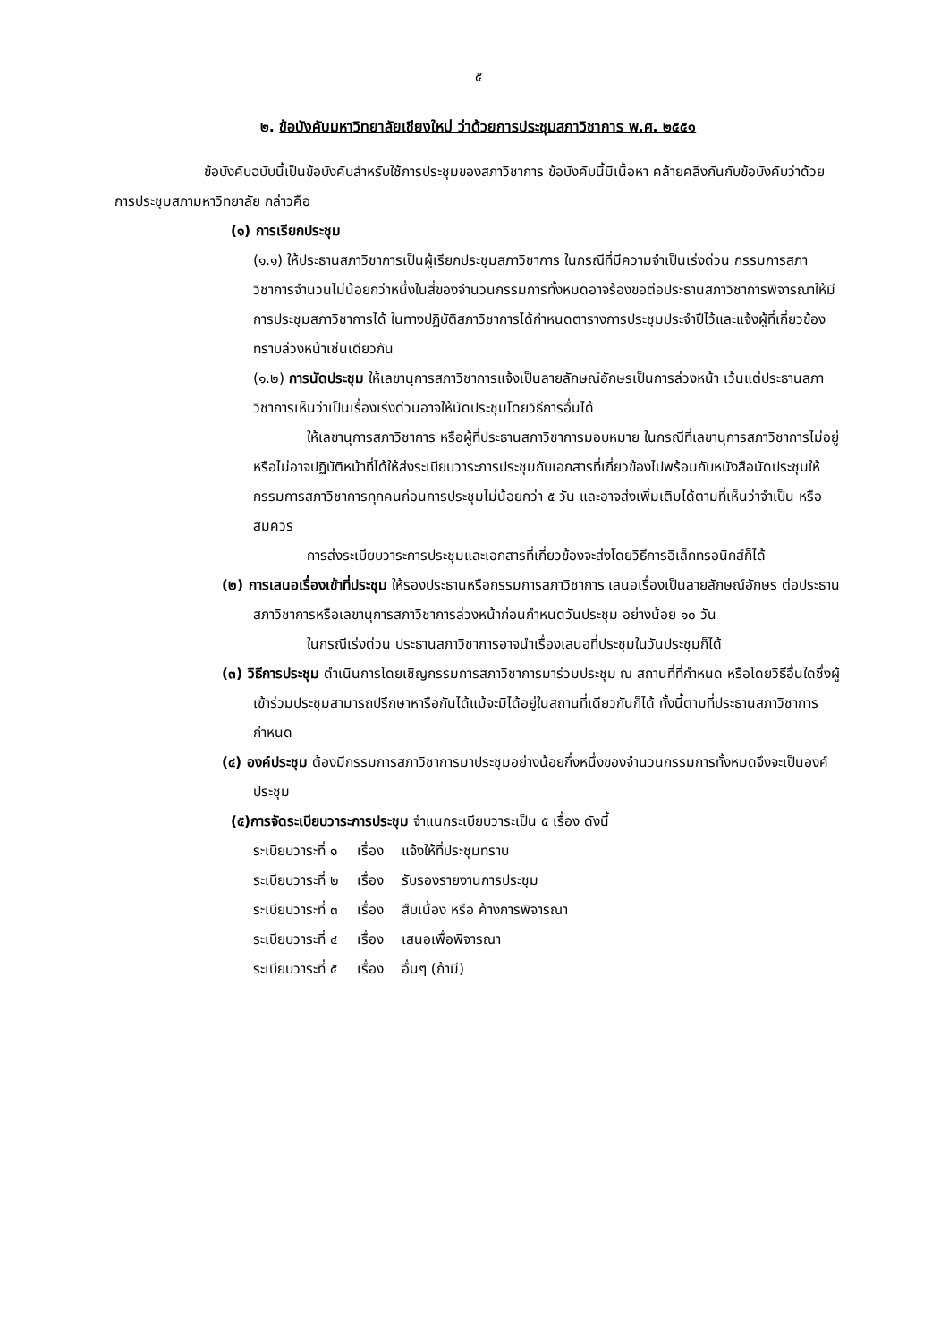๕
๒. ข้อบังคับมหาวิทยาลัยเชียงใหม่ ว่าด้วยการประชุมสภาวิชาการ พ.ศ. ๒๕๕๑
ข้อบังคับฉบับนี้เป็นข้อบังคับสำหรับใช้การประชุมของสภาวิชาการ ข้อบังคับนี้มีเนื้อหา คล้ายคลึงกันกับข้อบังคับว่าด้วยการประชุมสภามหาวิทยาลัย กล่าวคือ
(๑) การเรียกประชุม
(๑.๑) ให้ประธานสภาวิชาการเป็นผู้เรียกประชุมสภาวิชาการ ในกรณีที่มีความจำเป็นเร่งด่วน กรรมการสภาวิชาการจำนวนไม่น้อยกว่าหนึ่งในสี่ของจำนวนกรรมการทั้งหมดอาจร้องขอต่อประธานสภาวิชาการพิจารณาให้มีการประชุมสภาวิชาการได้ ในทางปฏิบัติสภาวิชาการได้กำหนดตารางการประชุมประจำปีไว้และแจ้งผู้ที่เกี่ยวข้องทราบล่วงหน้าเช่นเดียวกัน
(๑.๒) การนัดประชุม ให้เลขานุการสภาวิชาการแจ้งเป็นลายลักษณ์อักษรเป็นการล่วงหน้า เว้นแต่ประธานสภาวิชาการเห็นว่าเป็นเรื่องเร่งด่วนอาจให้นัดประชุมโดยวิธีการอื่นได้
ให้เลขานุการสภาวิชาการ หรือผู้ที่ประธานสภาวิชาการมอบหมาย ในกรณีที่เลขานุการสภาวิชาการไม่อยู่หรือไม่อาจปฏิบัติหน้าที่ได้ให้ส่งระเบียบวาระการประชุมกับเอกสารที่เกี่ยวข้องไปพร้อมกับหนังสือนัดประชุมให้กรรมการสภาวิชาการทุกคนก่อนการประชุมไม่น้อยกว่า ๕ วัน และอาจส่งเพิ่มเติมได้ตามที่เห็นว่าจำเป็น หรือสมควร
การส่งระเบียบวาระการประชุมและเอกสารที่เกี่ยวข้องจะส่งโดยวิธีการอิเล็กทรอนิกส์ก็ได้
(๒) การเสนอเรื่องเข้าที่ประชุม ให้รองประธานหรือกรรมการสภาวิชาการ เสนอเรื่องเป็นลายลักษณ์อักษร ต่อประธานสภาวิชาการหรือเลขานุการสภาวิชาการล่วงหน้าก่อนกำหนดวันประชุม อย่างน้อย ๑๐ วัน
ในกรณีเร่งด่วน ประธานสภาวิชาการอาจนำเรื่องเสนอที่ประชุมในวันประชุมก็ได้
(๓) วิธีการประชุม ดำเนินการโดยเชิญกรรมการสภาวิชาการมาร่วมประชุม ณ สถานที่ที่กำหนด หรือโดยวิธีอื่นใดซึ่งผู้เข้าร่วมประชุมสามารถปรึกษาหารือกันได้แม้จะมิได้อยู่ในสถานที่เดียวกันก็ได้ ทั้งนี้ตามที่ประธานสภาวิชาการกำหนด
(๔) องค์ประชุม ต้องมีกรรมการสภาวิชาการมาประชุมอย่างน้อยกึ่งหนึ่งของจำนวนกรรมการทั้งหมดจึงจะเป็นองค์ประชุม
(๕)การจัดระเบียบวาระการประชุม จำแนกระเบียบวาระเป็น ๕ เรื่อง ดังนี้
| ระเบียบวาระที่ ๑ | เรื่อง | แจ้งให้ที่ประชุมทราบ |
| ระเบียบวาระที่ ๒ | เรื่อง | รับรองรายงานการประชุม |
| ระเบียบวาระที่ ๓ | เรื่อง | สืบเนื่อง หรือ ค้างการพิจารณา |
| ระเบียบวาระที่ ๔ | เรื่อง | เสนอเพื่อพิจารณา |
| ระเบียบวาระที่ ๕ | เรื่อง | อื่นๆ (ถ้ามี) |